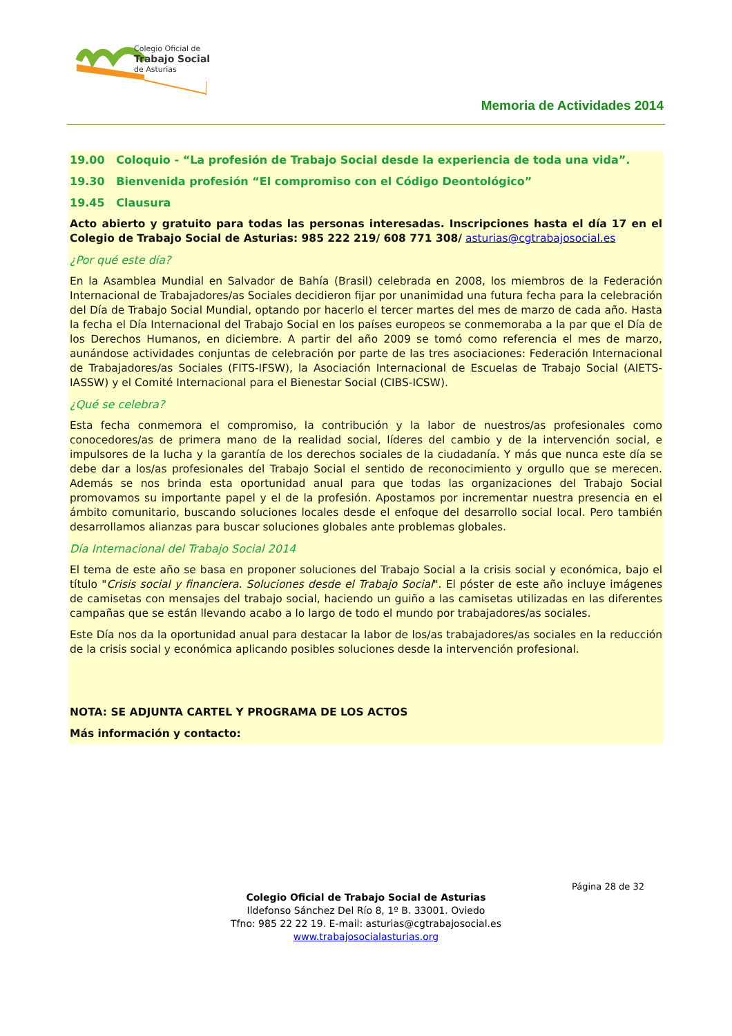Colegio Oficial de
Trabajo Social
de Asturias
Memoria de Actividades 2014
19.00 Coloquio - “La profesión de Trabajo Social desde la experiencia de toda una vida”.
19.30 Bienvenida profesión “El compromiso con el Código Deontológico”
19.45 Clausura
Acto abierto y gratuito para todas las personas interesadas. Inscripciones hasta el día 17 en el Colegio de Trabajo Social de Asturias: 985 222 219/ 608 771 308/ asturias@cgtrabajosocial.es
¿Por qué este día?
En la Asamblea Mundial en Salvador de Bahía (Brasil) celebrada en 2008, los miembros de la Federación Internacional de Trabajadores/as Sociales decidieron fijar por unanimidad una futura fecha para la celebración del Día de Trabajo Social Mundial, optando por hacerlo el tercer martes del mes de marzo de cada año. Hasta la fecha el Día Internacional del Trabajo Social en los países europeos se conmemoraba a la par que el Día de los Derechos Humanos, en diciembre. A partir del año 2009 se tomó como referencia el mes de marzo, aunándose actividades conjuntas de celebración por parte de las tres asociaciones: Federación Internacional de Trabajadores/as Sociales (FITS-IFSW), la Asociación Internacional de Escuelas de Trabajo Social (AIETS-IASSW) y el Comité Internacional para el Bienestar Social (CIBS-ICSW).
¿Qué se celebra?
Esta fecha conmemora el compromiso, la contribución y la labor de nuestros/as profesionales como conocedores/as de primera mano de la realidad social, líderes del cambio y de la intervención social, e impulsores de la lucha y la garantía de los derechos sociales de la ciudadanía. Y más que nunca este día se debe dar a los/as profesionales del Trabajo Social el sentido de reconocimiento y orgullo que se merecen. Además se nos brinda esta oportunidad anual para que todas las organizaciones del Trabajo Social promovamos su importante papel y el de la profesión. Apostamos por incrementar nuestra presencia en el ámbito comunitario, buscando soluciones locales desde el enfoque del desarrollo social local. Pero también desarrollamos alianzas para buscar soluciones globales ante problemas globales.
Día Internacional del Trabajo Social 2014
El tema de este año se basa en proponer soluciones del Trabajo Social a la crisis social y económica, bajo el título "Crisis social y financiera. Soluciones desde el Trabajo Social". El póster de este año incluye imágenes de camisetas con mensajes del trabajo social, haciendo un guiño a las camisetas utilizadas en las diferentes campañas que se están llevando acabo a lo largo de todo el mundo por trabajadores/as sociales.
Este Día nos da la oportunidad anual para destacar la labor de los/as trabajadores/as sociales en la reducción de la crisis social y económica aplicando posibles soluciones desde la intervención profesional.
NOTA: SE ADJUNTA CARTEL Y PROGRAMA DE LOS ACTOS
Más información y contacto:
Página 28 de 32
Colegio Oficial de Trabajo Social de Asturias
Ildefonso Sánchez Del Río 8, 1º B. 33001. Oviedo
Tfno: 985 22 22 19. E-mail: asturias@cgtrabajosocial.es
www.trabajosocialasturias.org